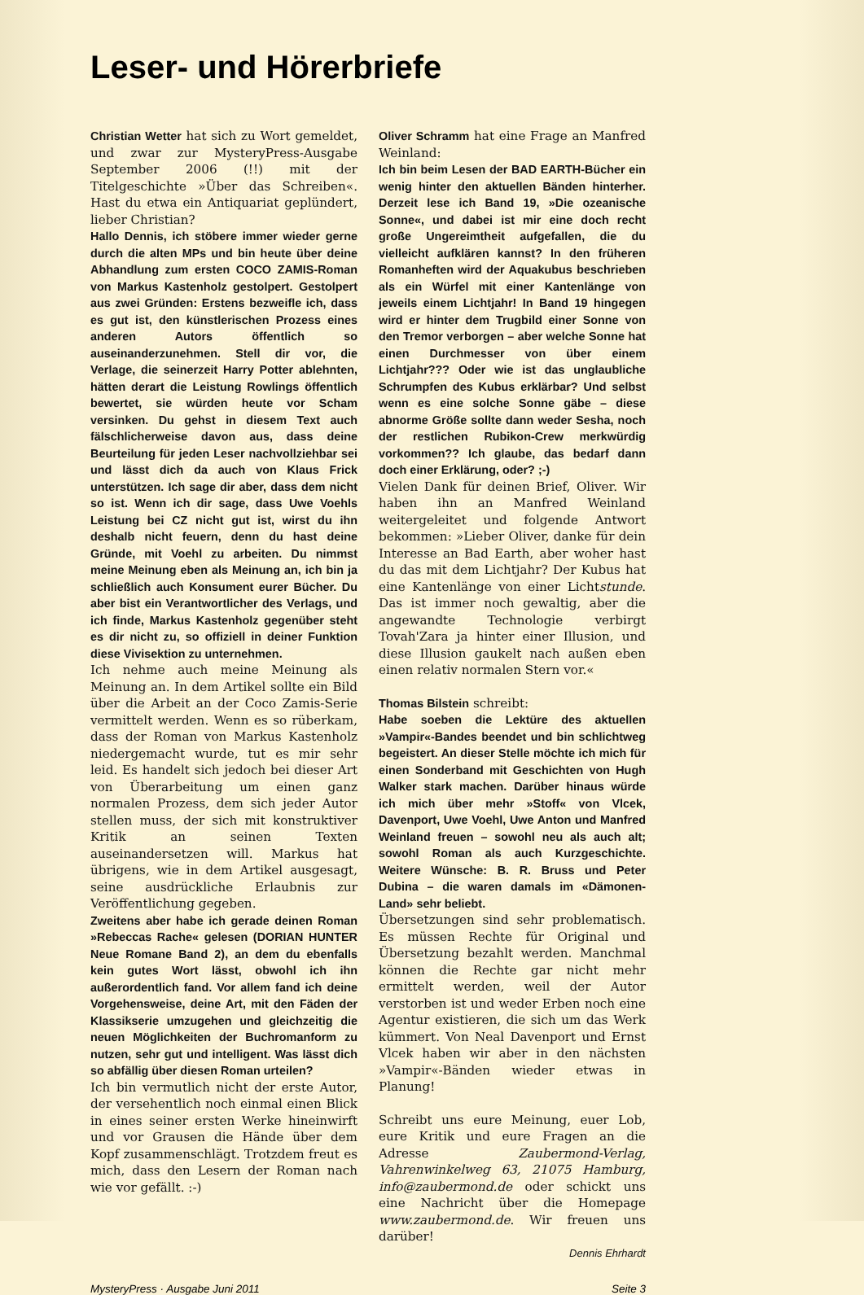Leser- und Hörerbriefe
Christian Wetter hat sich zu Wort gemeldet, und zwar zur MysteryPress-Ausgabe September 2006 (!!) mit der Titelgeschichte »Über das Schreiben«. Hast du etwa ein Antiquariat geplündert, lieber Christian?
Hallo Dennis, ich stöbere immer wieder gerne durch die alten MPs und bin heute über deine Abhandlung zum ersten COCO ZAMIS-Roman von Markus Kastenholz gestolpert. Gestolpert aus zwei Gründen: Erstens bezweifle ich, dass es gut ist, den künstlerischen Prozess eines anderen Autors öffentlich so auseinanderzunehmen. Stell dir vor, die Verlage, die seinerzeit Harry Potter ablehnten, hätten derart die Leistung Rowlings öffentlich bewertet, sie würden heute vor Scham versinken. Du gehst in diesem Text auch fälschlicherweise davon aus, dass deine Beurteilung für jeden Leser nachvollziehbar sei und lässt dich da auch von Klaus Frick unterstützen. Ich sage dir aber, dass dem nicht so ist. Wenn ich dir sage, dass Uwe Voehls Leistung bei CZ nicht gut ist, wirst du ihn deshalb nicht feuern, denn du hast deine Gründe, mit Voehl zu arbeiten. Du nimmst meine Meinung eben als Meinung an, ich bin ja schließlich auch Konsument eurer Bücher. Du aber bist ein Verantwortlicher des Verlags, und ich finde, Markus Kastenholz gegenüber steht es dir nicht zu, so offiziell in deiner Funktion diese Vivisektion zu unternehmen.
Ich nehme auch meine Meinung als Meinung an. In dem Artikel sollte ein Bild über die Arbeit an der Coco Zamis-Serie vermittelt werden. Wenn es so rüberkam, dass der Roman von Markus Kastenholz niedergemacht wurde, tut es mir sehr leid. Es handelt sich jedoch bei dieser Art von Überarbeitung um einen ganz normalen Prozess, dem sich jeder Autor stellen muss, der sich mit konstruktiver Kritik an seinen Texten auseinandersetzen will. Markus hat übrigens, wie in dem Artikel ausgesagt, seine ausdrückliche Erlaubnis zur Veröffentlichung gegeben.
Zweitens aber habe ich gerade deinen Roman »Rebeccas Rache« gelesen (DORIAN HUNTER Neue Romane Band 2), an dem du ebenfalls kein gutes Wort lässt, obwohl ich ihn außerordentlich fand. Vor allem fand ich deine Vorgehensweise, deine Art, mit den Fäden der Klassikserie umzugehen und gleichzeitig die neuen Möglichkeiten der Buchromanform zu nutzen, sehr gut und intelligent. Was lässt dich so abfällig über diesen Roman urteilen?
Ich bin vermutlich nicht der erste Autor, der versehentlich noch einmal einen Blick in eines seiner ersten Werke hineinwirft und vor Grausen die Hände über dem Kopf zusammenschlägt. Trotzdem freut es mich, dass den Lesern der Roman nach wie vor gefällt. :-)
Oliver Schramm hat eine Frage an Manfred Weinland:
Ich bin beim Lesen der BAD EARTH-Bücher ein wenig hinter den aktuellen Bänden hinterher. Derzeit lese ich Band 19, »Die ozeanische Sonne«, und dabei ist mir eine doch recht große Ungereimtheit aufgefallen, die du vielleicht aufklären kannst? In den früheren Romanheften wird der Aquakubus beschrieben als ein Würfel mit einer Kantenlänge von jeweils einem Lichtjahr! In Band 19 hingegen wird er hinter dem Trugbild einer Sonne von den Tremor verborgen – aber welche Sonne hat einen Durchmesser von über einem Lichtjahr??? Oder wie ist das unglaubliche Schrumpfen des Kubus erklärbar? Und selbst wenn es eine solche Sonne gäbe – diese abnorme Größe sollte dann weder Sesha, noch der restlichen Rubikon-Crew merkwürdig vorkommen?? Ich glaube, das bedarf dann doch einer Erklärung, oder? ;-)
Vielen Dank für deinen Brief, Oliver. Wir haben ihn an Manfred Weinland weitergeleitet und folgende Antwort bekommen: »Lieber Oliver, danke für dein Interesse an Bad Earth, aber woher hast du das mit dem Lichtjahr? Der Kubus hat eine Kantenlänge von einer Lichtstunde. Das ist immer noch gewaltig, aber die angewandte Technologie verbirgt Tovah'Zara ja hinter einer Illusion, und diese Illusion gaukelt nach außen eben einen relativ normalen Stern vor.«
Thomas Bilstein schreibt:
Habe soeben die Lektüre des aktuellen »Vampir«-Bandes beendet und bin schlichtweg begeistert. An dieser Stelle möchte ich mich für einen Sonderband mit Geschichten von Hugh Walker stark machen. Darüber hinaus würde ich mich über mehr »Stoff« von Vlcek, Davenport, Uwe Voehl, Uwe Anton und Manfred Weinland freuen – sowohl neu als auch alt; sowohl Roman als auch Kurzgeschichte. Weitere Wünsche: B. R. Bruss und Peter Dubina – die waren damals im «Dämonen-Land» sehr beliebt.
Übersetzungen sind sehr problematisch. Es müssen Rechte für Original und Übersetzung bezahlt werden. Manchmal können die Rechte gar nicht mehr ermittelt werden, weil der Autor verstorben ist und weder Erben noch eine Agentur existieren, die sich um das Werk kümmert. Von Neal Davenport und Ernst Vlcek haben wir aber in den nächsten »Vampir«-Bänden wieder etwas in Planung!
Schreibt uns eure Meinung, euer Lob, eure Kritik und eure Fragen an die Adresse Zaubermond-Verlag, Vahrenwinkelweg 63, 21075 Hamburg, info@zaubermond.de oder schickt uns eine Nachricht über die Homepage www.zaubermond.de. Wir freuen uns darüber!
Dennis Ehrhardt
MysteryPress · Ausgabe Juni 2011 Seite 3